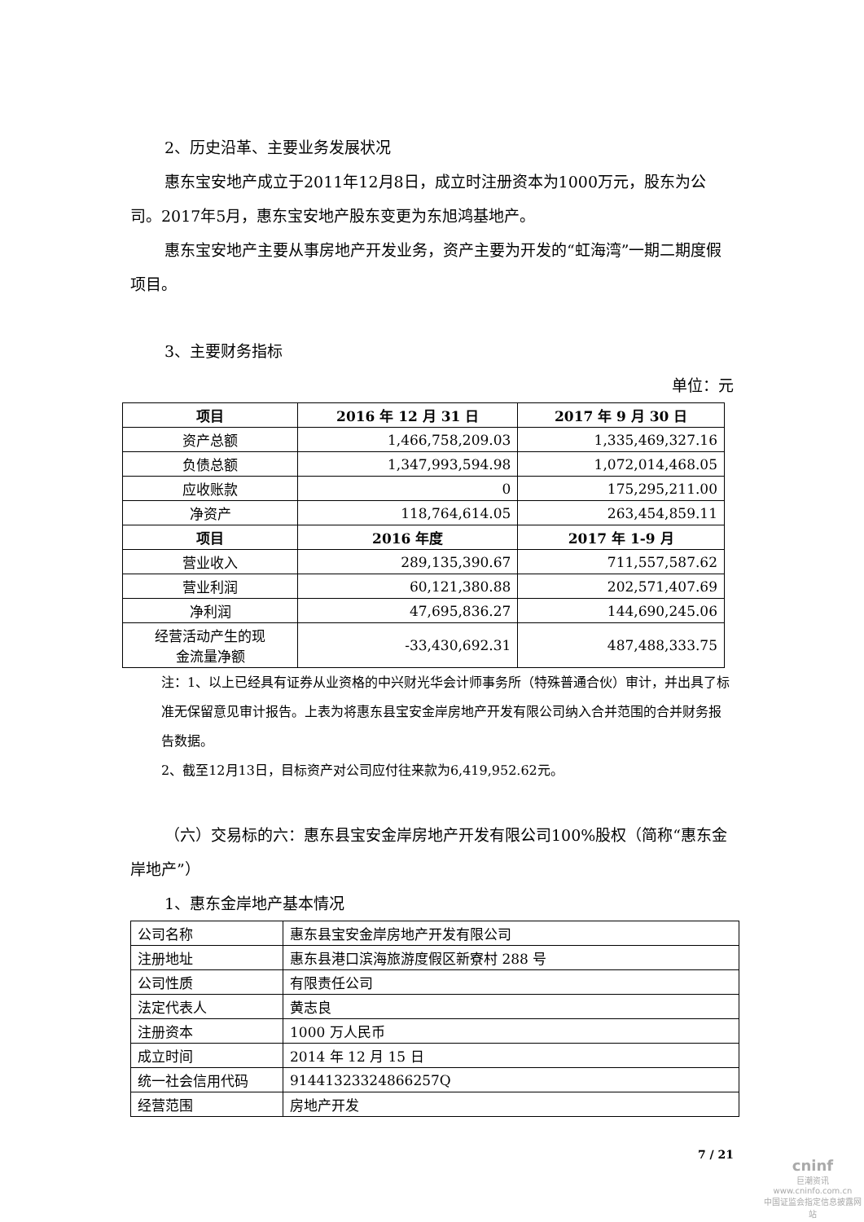2、历史沿革、主要业务发展状况
惠东宝安地产成立于2011年12月8日，成立时注册资本为1000万元，股东为公司。2017年5月，惠东宝安地产股东变更为东旭鸿基地产。
惠东宝安地产主要从事房地产开发业务，资产主要为开发的“虹海湾”一期二期度假项目。
3、主要财务指标
单位：元
| 项目 | 2016 年 12 月 31 日 | 2017 年 9 月 30 日 |
| --- | --- | --- |
| 资产总额 | 1,466,758,209.03 | 1,335,469,327.16 |
| 负债总额 | 1,347,993,594.98 | 1,072,014,468.05 |
| 应收账款 | 0 | 175,295,211.00 |
| 净资产 | 118,764,614.05 | 263,454,859.11 |
| 项目 | 2016 年度 | 2017 年 1-9 月 |
| 营业收入 | 289,135,390.67 | 711,557,587.62 |
| 营业利润 | 60,121,380.88 | 202,571,407.69 |
| 净利润 | 47,695,836.27 | 144,690,245.06 |
| 经营活动产生的现 金流量净额 | -33,430,692.31 | 487,488,333.75 |
注：1、以上已经具有证券从业资格的中兴财光华会计师事务所（特殊普通合伙）审计，并出具了标准无保留意见审计报告。上表为将惠东县宝安金岸房地产开发有限公司纳入合并范围的合并财务报告数据。
2、截至12月13日，目标资产对公司应付往来款为6,419,952.62元。
（六）交易标的六：惠东县宝安金岸房地产开发有限公司100%股权（简称“惠东金岸地产”）
1、惠东金岸地产基本情况
| 公司名称 | 惠东县宝安金岸房地产开发有限公司 |
| 注册地址 | 惠东县港口滨海旅游度假区新寮村 288 号 |
| 公司性质 | 有限责任公司 |
| 法定代表人 | 黄志良 |
| 注册资本 | 1000 万人民币 |
| 成立时间 | 2014 年 12 月 15 日 |
| 统一社会信用代码 | 91441323324866257Q |
| 经营范围 | 房地产开发 |
7 / 21
cninf
巨潮资讯
www.cninfo.com.cn
中国证监会指定信息披露网站